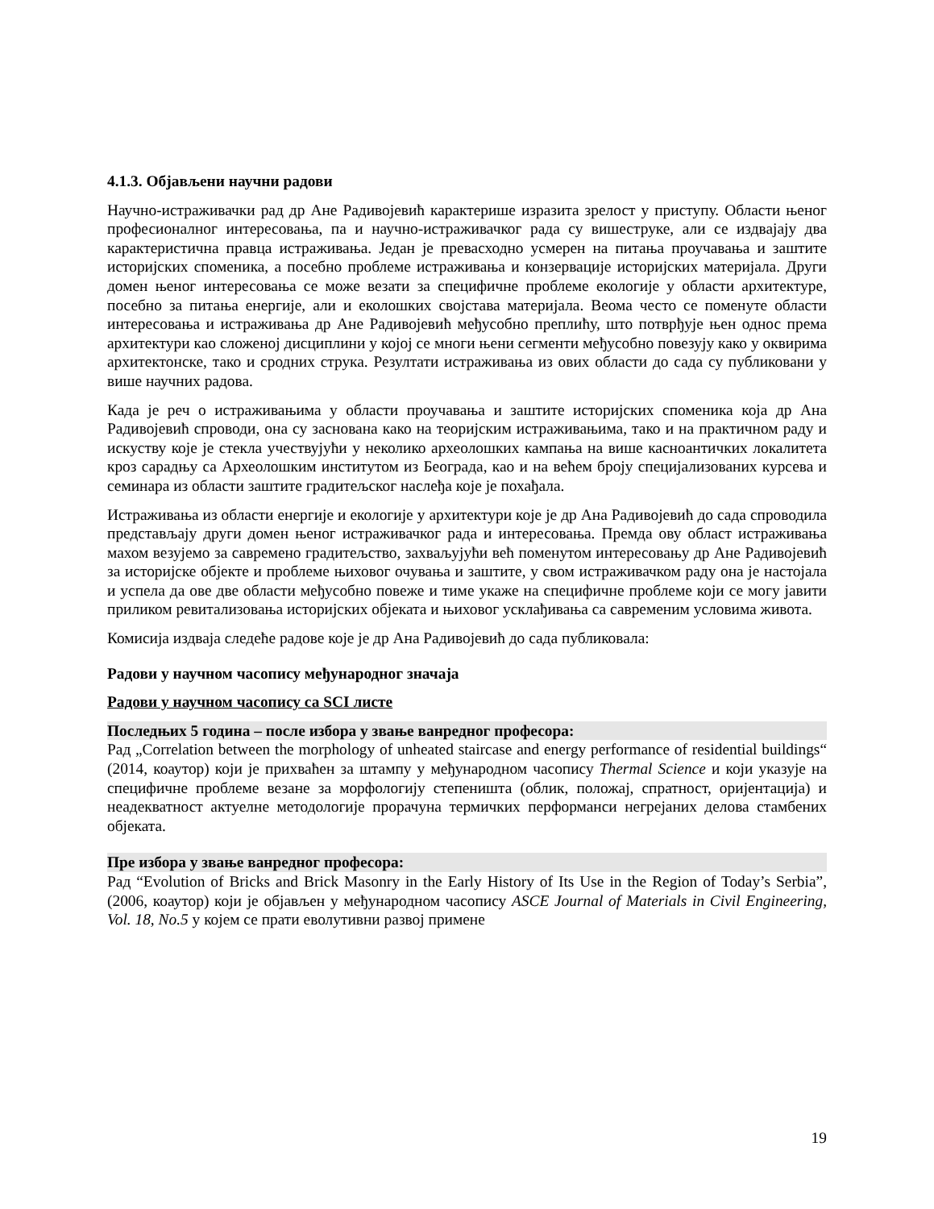4.1.3. Објављени научни радови
Научно-истраживачки рад др Ане Радивојевић карактерише изразита зрелост у приступу. Области њеног професионалног интересовања, па и научно-истраживачког рада су вишеструке, али се издвајају два карактеристична правца истраживања. Један је превасходно усмерен на питања проучавања и заштите историјских споменика, а посебно проблеме истраживања и конзервације историјских материјала. Други домен њеног интересовања се може везати за специфичне проблеме екологије у области архитектуре, посебно за питања енергије, али и еколошких својстава материјала. Веома често се поменуте области интересовања и истраживања др Ане Радивојевић међусобно преплићу, што потврђује њен однос према архитектури као сложеној дисциплини у којој се многи њени сегменти међусобно повезују како у оквирима архитектонске, тако и сродних струка. Резултати истраживања из ових области до сада су публиковани у више научних радова.
Када је реч о истраживањима у области проучавања и заштите историјских споменика која др Ана Радивојевић спроводи, она су заснована како на теоријским истраживањима, тако и на практичном раду и искуству које је стекла учествујући у неколико археолошких кампања на више касноантичких локалитета кроз сарадњу са Археолошким институтом из Београда, као и на већем броју специјализованих курсева и семинара из области заштите градитељског наслеђа које је похађала.
Истраживања из области енергије и екологије у архитектури које је др Ана Радивојевић до сада спроводила представљају други домен њеног истраживачког рада и интересовања. Премда ову област истраживања махом везујемо за савремено градитељство, захваљујући већ поменутом интересовању др Ане Радивојевић за историјске објекте и проблеме њиховог очувања и заштите, у свом истраживачком раду она је настојала и успела да ове две области међусобно повеже и тиме укаже на специфичне проблеме који се могу јавити приликом ревитализовања историјских објеката и њиховог усклађивања са савременим условима живота.
Комисија издваја следеће радове које је др Ана Радивојевић до сада публиковала:
Радови у научном часопису међународног значаја
Радови у научном часопису са SCI листе
Последњих 5 година – после избора у звање ванредног професора:
Рад „Correlation between the morphology of unheated staircase and energy performance of residential buildings“ (2014, коаутор) који је прихваћен за штампу у међународном часопису Thermal Science и који указује на специфичне проблеме везане за морфологију степеништа (облик, положај, спратност, оријентација) и неадекватност актуелне методологије прорачуна термичких перформанси негрејаних делова стамбених објеката.
Пре избора у звање ванредног професора:
Рад “Evolution of Bricks and Brick Masonry in the Early History of Its Use in the Region of Today’s Serbia”, (2006, коаутор) који је објављен у међународном часопису ASCE Journal of Materials in Civil Engineering, Vol. 18, No.5 у којем се прати еволутивни развој примене
19